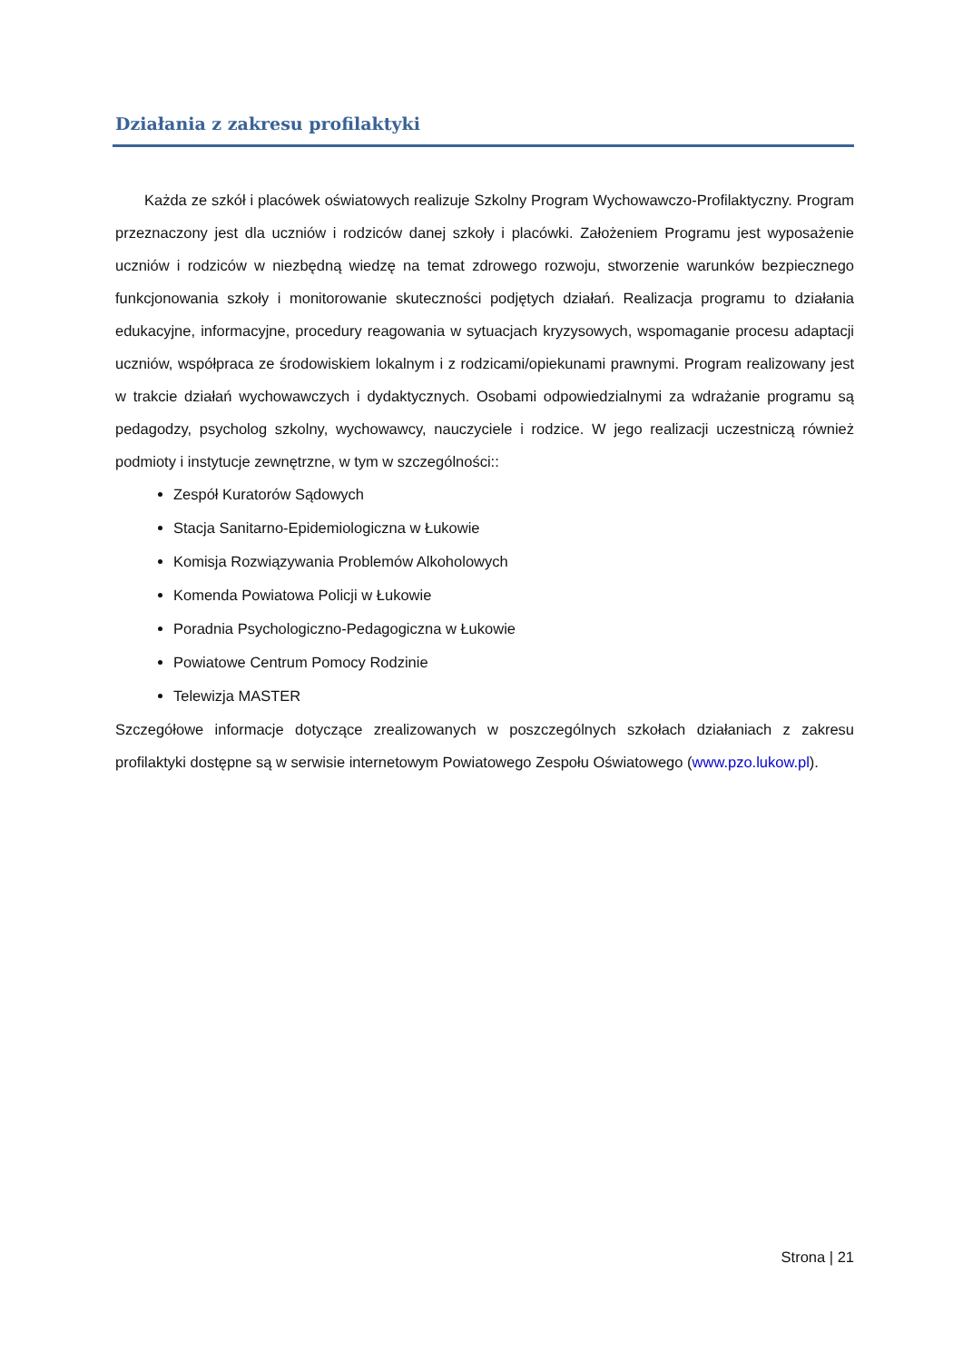Działania z zakresu profilaktyki
Każda ze szkół i placówek oświatowych realizuje Szkolny Program Wychowawczo-Profilaktyczny. Program przeznaczony jest dla uczniów i rodziców danej szkoły i placówki. Założeniem Programu jest wyposażenie uczniów i rodziców w niezbędną wiedzę na temat zdrowego rozwoju, stworzenie warunków bezpiecznego funkcjonowania szkoły i monitorowanie skuteczności podjętych działań. Realizacja programu to działania edukacyjne, informacyjne, procedury reagowania w sytuacjach kryzysowych, wspomaganie procesu adaptacji uczniów, współpraca ze środowiskiem lokalnym i z rodzicami/opiekunami prawnymi. Program realizowany jest w trakcie działań wychowawczych i dydaktycznych. Osobami odpowiedzialnymi za wdrażanie programu są pedagodzy, psycholog szkolny, wychowawcy, nauczyciele i rodzice. W jego realizacji uczestniczą również podmioty i instytucje zewnętrzne, w tym w szczególności::
Zespół Kuratorów Sądowych
Stacja Sanitarno-Epidemiologiczna w Łukowie
Komisja Rozwiązywania Problemów Alkoholowych
Komenda Powiatowa Policji w Łukowie
Poradnia Psychologiczno-Pedagogiczna w Łukowie
Powiatowe Centrum Pomocy Rodzinie
Telewizja MASTER
Szczegółowe informacje dotyczące zrealizowanych w poszczególnych szkołach działaniach z zakresu profilaktyki dostępne są w serwisie internetowym Powiatowego Zespołu Oświatowego (www.pzo.lukow.pl).
Strona | 21